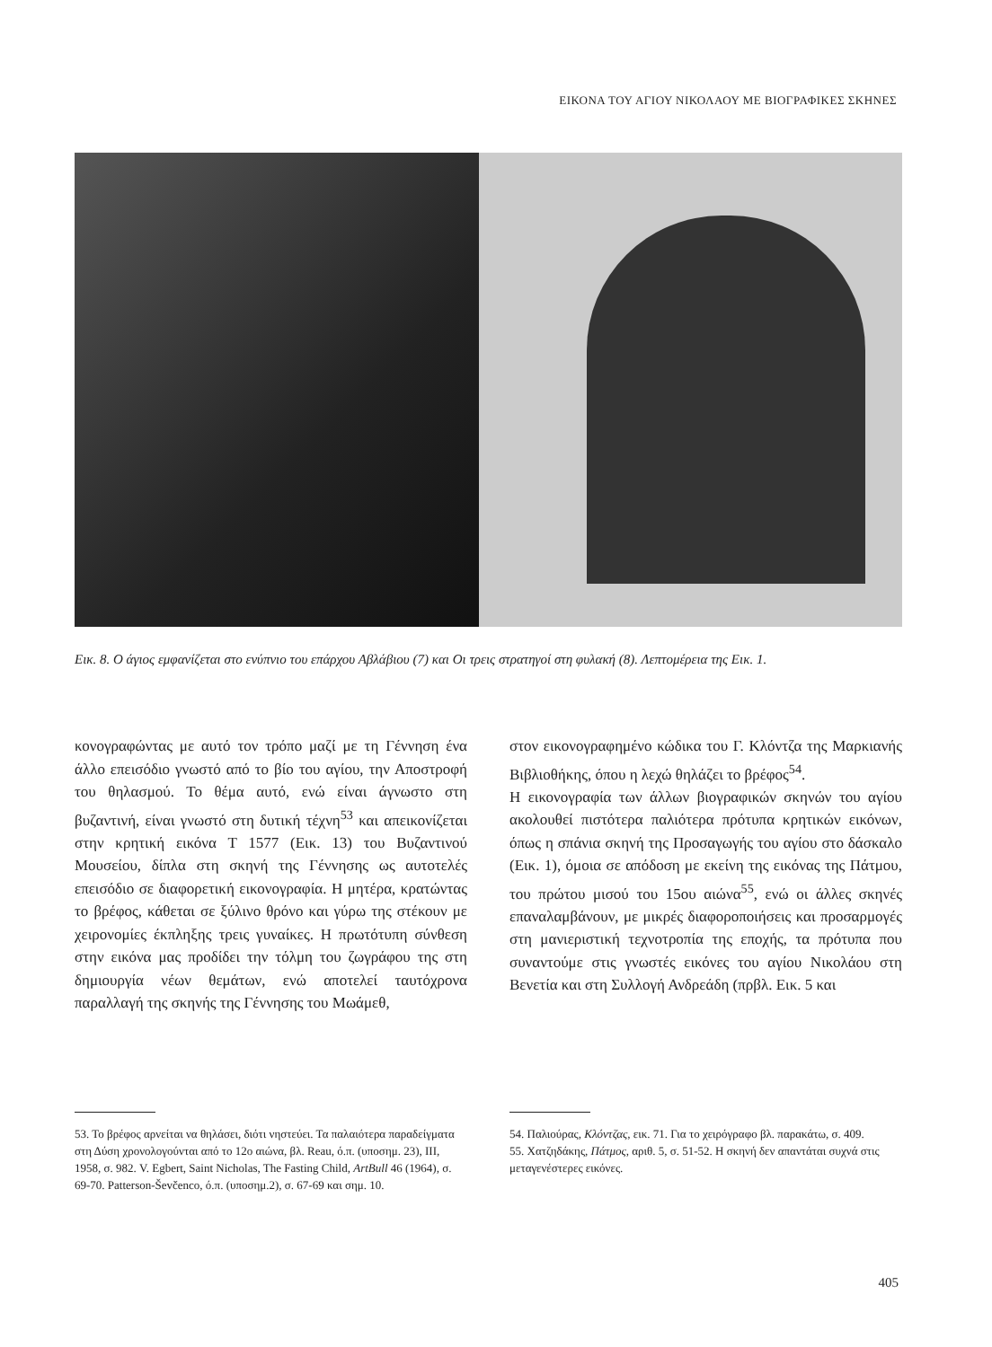ΕΙΚΟΝΑ ΤΟΥ ΑΓΙΟΥ ΝΙΚΟΛΑΟΥ ΜΕ ΒΙΟΓΡΑΦΙΚΕΣ ΣΚΗΝΕΣ
Εικ. 8. Ο άγιος εμφανίζεται στο ενύπνιο του επάρχου Αβλάβιου (7) και Οι τρεις στρατηγοί στη φυλακή (8). Λεπτομέρεια της Εικ. 1.
κονογραφώντας με αυτό τον τρόπο μαζί με τη Γέννηση ένα άλλο επεισόδιο γνωστό από το βίο του αγίου, την Αποστροφή του θηλασμού. Το θέμα αυτό, ενώ είναι άγνωστο στη βυζαντινή, είναι γνωστό στη δυτική τέχνη<sup>53</sup> και απεικονίζεται στην κρητική εικόνα Τ 1577 (Εικ. 13) του Βυζαντινού Μουσείου, δίπλα στη σκηνή της Γέννησης ως αυτοτελές επεισόδιο σε διαφορετική εικονογραφία. Η μητέρα, κρατώντας το βρέφος, κάθεται σε ξύλινο θρόνο και γύρω της στέκουν με χειρονομίες έκπληξης τρεις γυναίκες. Η πρωτότυπη σύνθεση στην εικόνα μας προδίδει την τόλμη του ζωγράφου της στη δημιουργία νέων θεμάτων, ενώ αποτελεί ταυτόχρονα παραλλαγή της σκηνής της Γέννησης του Μωάμεθ,
στον εικονογραφημένο κώδικα του Γ. Κλόντζα της Μαρκιανής Βιβλιοθήκης, όπου η λεχώ θηλάζει το βρέφος<sup>54</sup>.
Η εικονογραφία των άλλων βιογραφικών σκηνών του αγίου ακολουθεί πιστότερα παλιότερα πρότυπα κρητικών εικόνων, όπως η σπάνια σκηνή της Προσαγωγής του αγίου στο δάσκαλο (Εικ. 1), όμοια σε απόδοση με εκείνη της εικόνας της Πάτμου, του πρώτου μισού του 15ου αιώνα<sup>55</sup>, ενώ οι άλλες σκηνές επαναλαμβάνουν, με μικρές διαφοροποιήσεις και προσαρμογές στη μανιεριστική τεχνοτροπία της εποχής, τα πρότυπα που συναντούμε στις γνωστές εικόνες του αγίου Νικολάου στη Βενετία και στη Συλλογή Ανδρεάδη (πρβλ. Εικ. 5 και
53. Το βρέφος αρνείται να θηλάσει, διότι νηστεύει. Τα παλαιότερα παραδείγματα στη Δύση χρονολογούνται από το 12ο αιώνα, βλ. Reau, ό.π. (υποσημ. 23), III, 1958, σ. 982. V. Egbert, Saint Nicholas, The Fasting Child, ArtBull 46 (1964), σ. 69-70. Patterson-Ševčenco, ό.π. (υποσημ.2), σ. 67-69 και σημ. 10.
54. Παλιούρας, Κλόντζας, εικ. 71. Για το χειρόγραφο βλ. παρακάτω, σ. 409.
55. Χατζηδάκης, Πάτμος, αριθ. 5, σ. 51-52. Η σκηνή δεν απαντάται συχνά στις μεταγενέστερες εικόνες.
405